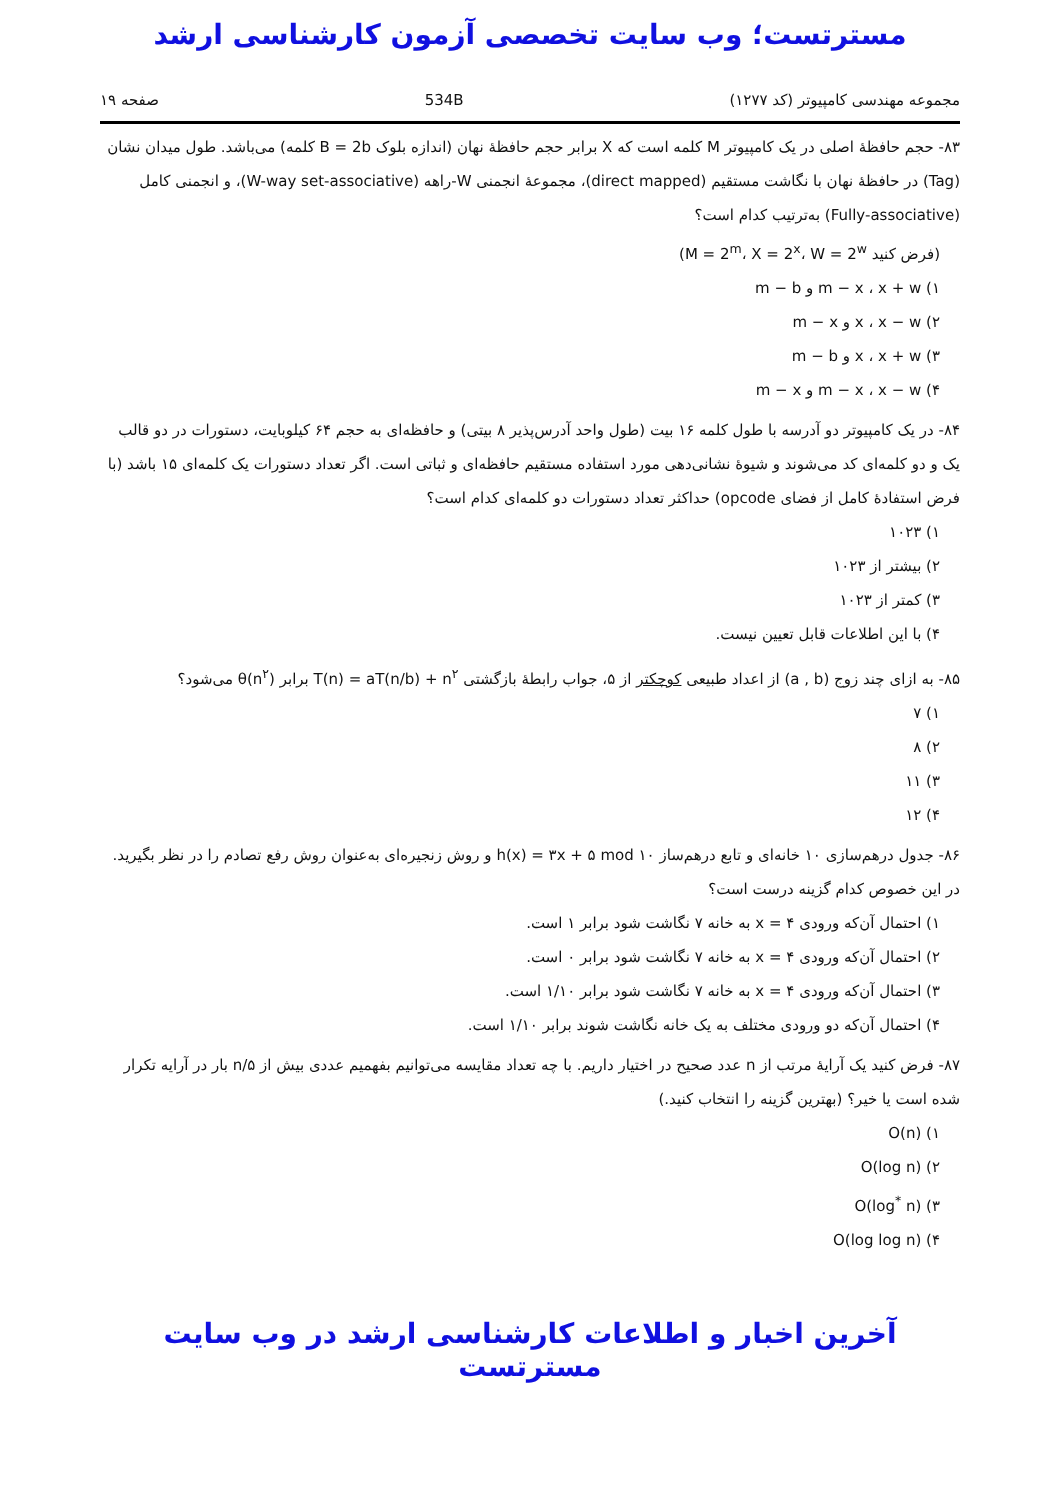مسترتست؛ وب سایت تخصصی آزمون کارشناسی ارشد
مجموعه مهندسی کامپیوتر (کد ۱۲۷۷) 534B صفحه ۱۹
۸۳- حجم حافظهٔ اصلی در یک کامپیوتر M کلمه است که X برابر حجم حافظهٔ نهان (اندازه بلوک B = 2b کلمه) می‌باشد. طول میدان نشان (Tag) در حافظهٔ نهان با نگاشت مستقیم (direct mapped)، مجموعهٔ انجمنی W-راهه (W-way set-associative)، و انجمنی کامل (Fully-associative) به‌ترتیب کدام است؟
(فرض کنید M = 2<sup>m</sup>، X = 2<sup>x</sup>، W = 2<sup>w</sup>)
۱) m − x ، x + w و m − b
۲) x ، x − w و m − x
۳) x ، x + w و m − b
۴) m − x ، x − w و m − x
۸۴- در یک کامپیوتر دو آدرسه با طول کلمه ۱۶ بیت (طول واحد آدرس‌پذیر ۸ بیتی) و حافظه‌ای به حجم ۶۴ کیلوبایت، دستورات در دو قالب یک و دو کلمه‌ای کد می‌شوند و شیوهٔ نشانی‌دهی مورد استفاده مستقیم حافظه‌ای و ثباتی است. اگر تعداد دستورات یک کلمه‌ای ۱۵ باشد (با فرض استفادهٔ کامل از فضای opcode) حداکثر تعداد دستورات دو کلمه‌ای کدام است؟
۱) ۱۰۲۳
۲) بیشتر از ۱۰۲۳
۳) کمتر از ۱۰۲۳
۴) با این اطلاعات قابل تعیین نیست.
۸۵- به ازای چند زوج (a , b) از اعداد طبیعی کوچکتر از ۵، جواب رابطهٔ بازگشتی T(n) = aT(n/b) + n<sup>۲</sup> برابر θ(n<sup>۲</sup>) می‌شود؟
۱) ۷
۲) ۸
۳) ۱۱
۴) ۱۲
۸۶- جدول درهم‌سازی ۱۰ خانه‌ای و تابع درهم‌ساز h(x) = ۳x + ۵ mod ۱۰ و روش زنجیره‌ای به‌عنوان روش رفع تصادم را در نظر بگیرید. در این خصوص کدام گزینه درست است؟
۱) احتمال آن‌که ورودی x = ۴ به خانه ۷ نگاشت شود برابر ۱ است.
۲) احتمال آن‌که ورودی x = ۴ به خانه ۷ نگاشت شود برابر ۰ است.
۳) احتمال آن‌که ورودی x = ۴ به خانه ۷ نگاشت شود برابر ۱/۱۰ است.
۴) احتمال آن‌که دو ورودی مختلف به یک خانه نگاشت شوند برابر ۱/۱۰ است.
۸۷- فرض کنید یک آرایهٔ مرتب از n عدد صحیح در اختیار داریم. با چه تعداد مقایسه می‌توانیم بفهمیم عددی بیش از n/۵ بار در آرایه تکرار شده است یا خیر؟ (بهترین گزینه را انتخاب کنید.)
۱) O(n)
۲) O(log n)
۳) O(log<sup>*</sup> n)
۴) O(log log n)
آخرین اخبار و اطلاعات کارشناسی ارشد در وب سایت مسترتست